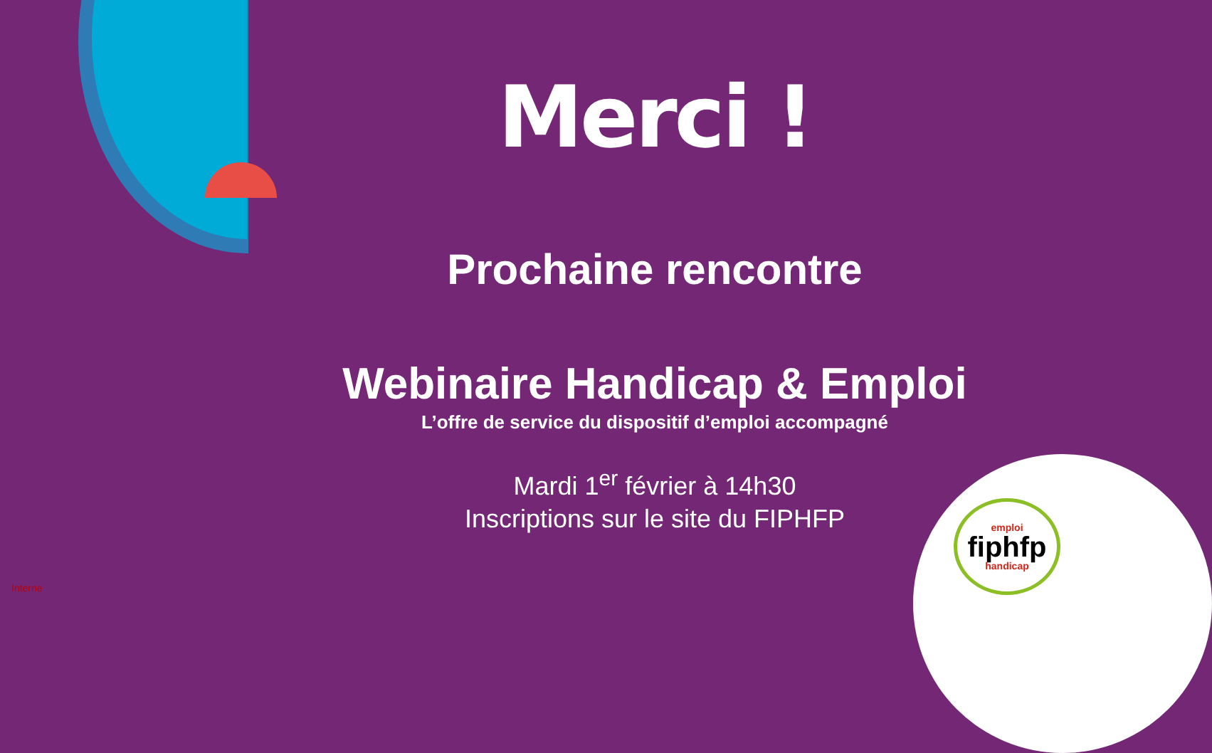Merci !
Prochaine rencontre
Webinaire Handicap & Emploi
L’offre de service du dispositif d’emploi accompagné
Mardi 1<sup>er</sup> février à 14h30
Inscriptions sur le site du FIPHFP
emploi
fiphfp
handicap
Interne